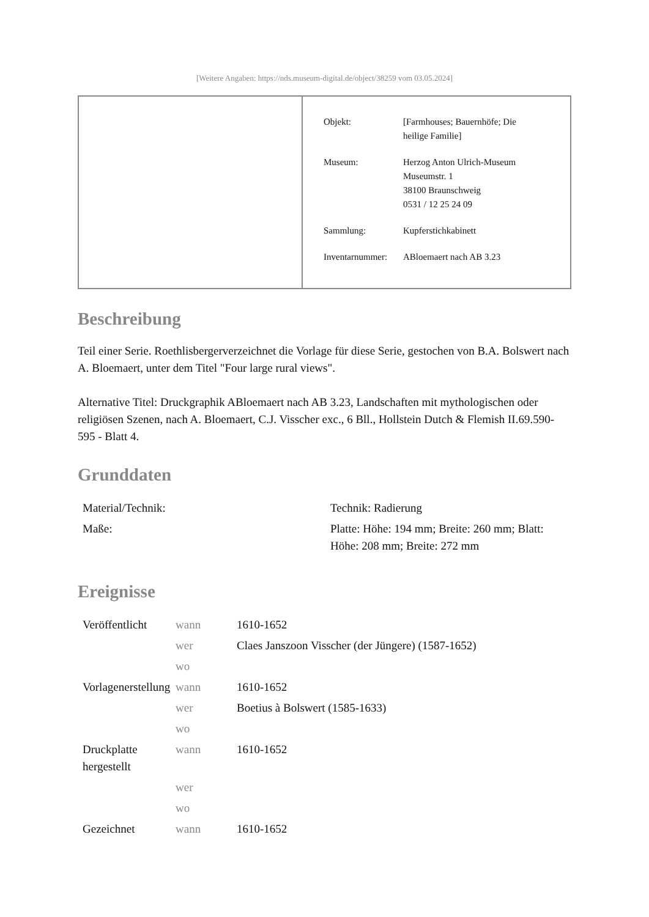[Weitere Angaben: https://nds.museum-digital.de/object/38259 vom 03.05.2024]
| Objekt: | [Farmhouses; Bauernhöfe; Die heilige Familie] |
| Museum: | Herzog Anton Ulrich-Museum Museumstr. 1 38100 Braunschweig 0531 / 12 25 24 09 |
| Sammlung: | Kupferstichkabinett |
| Inventarnummer: | ABloemaert nach AB 3.23 |
Beschreibung
Teil einer Serie. Roethlisbergerverzeichnet die Vorlage für diese Serie, gestochen von B.A. Bolswert nach A. Bloemaert, unter dem Titel "Four large rural views".
Alternative Titel: Druckgraphik ABloemaert nach AB 3.23, Landschaften mit mythologischen oder religiösen Szenen, nach A. Bloemaert, C.J. Visscher exc., 6 Bll., Hollstein Dutch & Flemish II.69.590-595 - Blatt 4.
Grunddaten
| Material/Technik: | Technik: Radierung |
| Maße: | Platte: Höhe: 194 mm; Breite: 260 mm; Blatt: Höhe: 208 mm; Breite: 272 mm |
Ereignisse
| Veröffentlicht | wann | 1610-1652 |
| | wer | Claes Janszoon Visscher (der Jüngere) (1587-1652) |
| | wo | |
| Vorlagenerstellung | wann | 1610-1652 |
| | wer | Boetius à Bolswert (1585-1633) |
| | wo | |
| Druckplatte hergestellt | wann | 1610-1652 |
| | wer | |
| | wo | |
| Gezeichnet | wann | 1610-1652 |